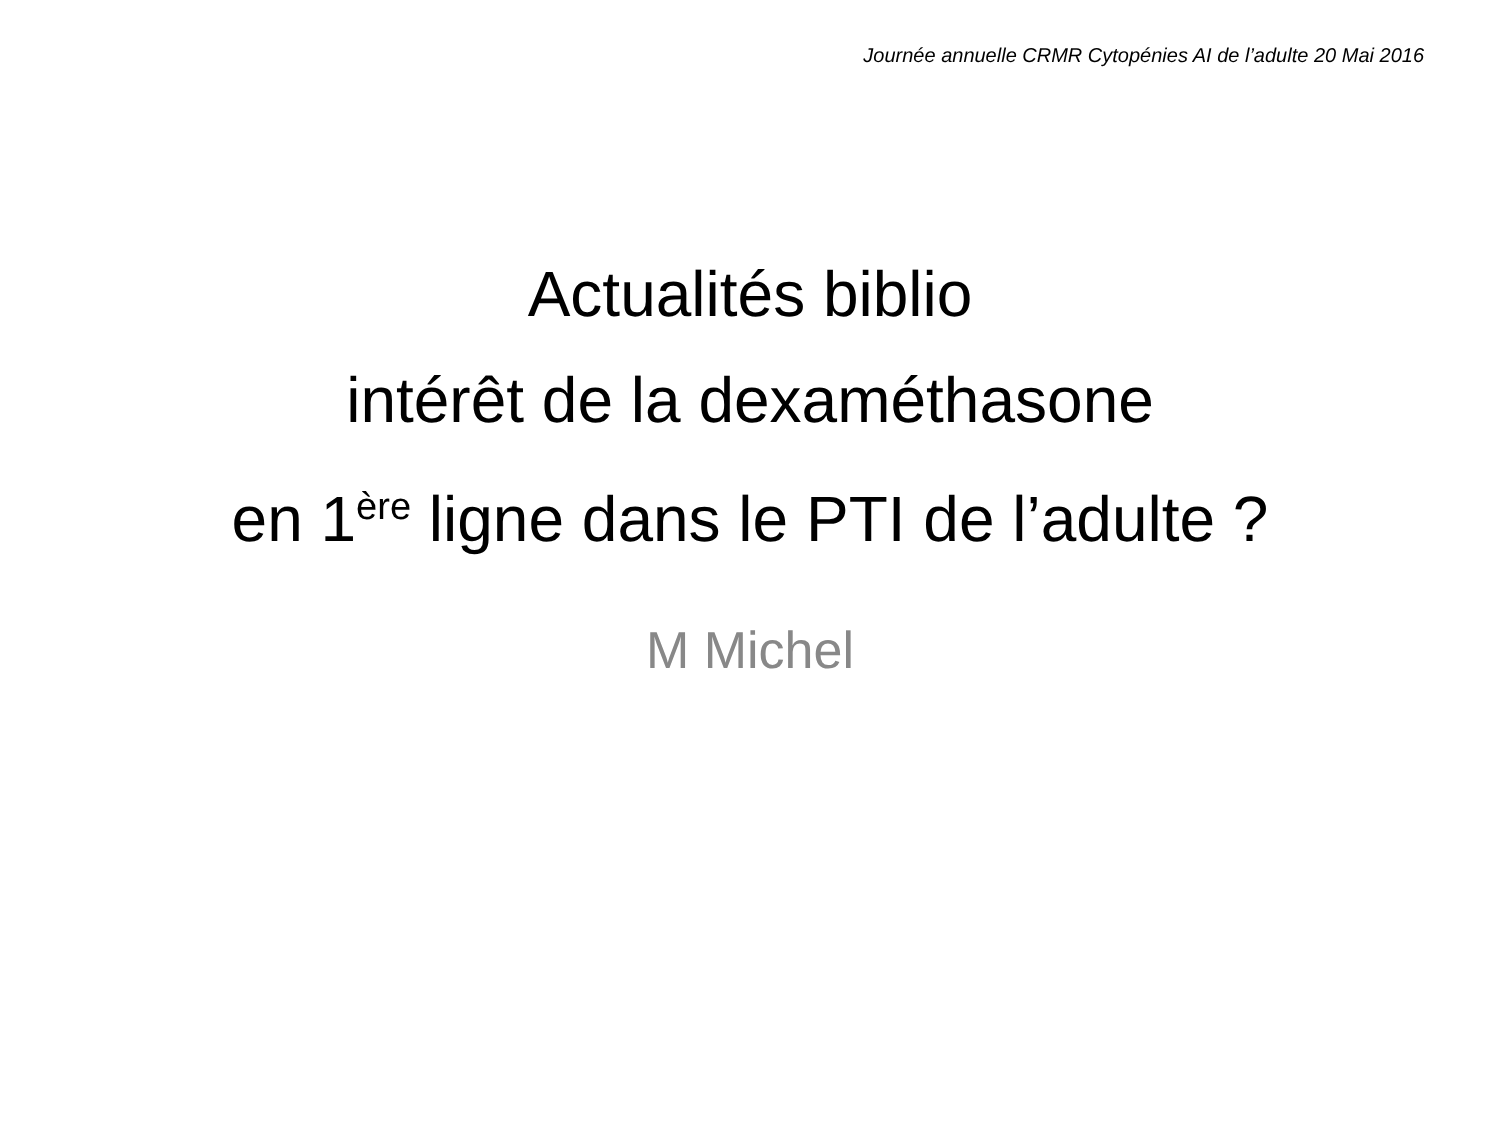Journée annuelle CRMR Cytopénies AI de l’adulte 20 Mai 2016
Actualités biblio
intérêt de la dexaméthasone
en 1<sup>ère</sup> ligne dans le PTI de l’adulte ?
M Michel